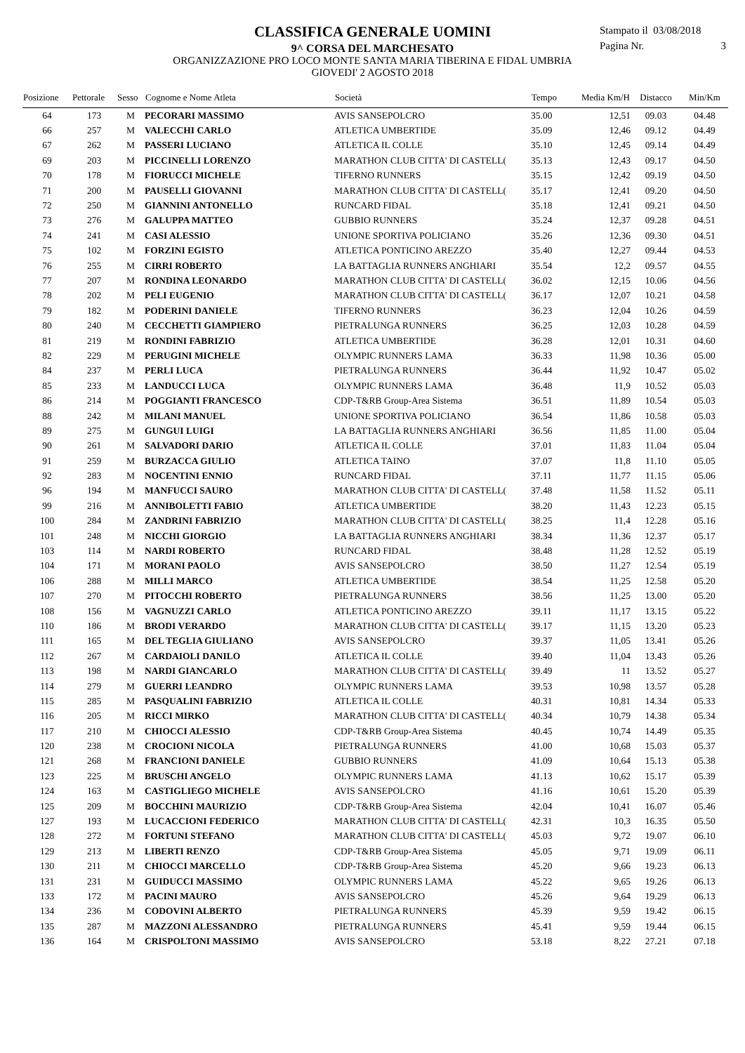CLASSIFICA GENERALE UOMINI
9^ CORSA DEL MARCHESATO
ORGANIZZAZIONE PRO LOCO MONTE SANTA MARIA TIBERINA E FIDAL UMBRIA
GIOVEDI' 2 AGOSTO 2018
Stampato il 03/08/2018
Pagina Nr. 3
| Posizione | Pettorale | Sesso | Cognome e Nome Atleta | Società | Tempo | Media Km/H | Distacco | Min/Km |
| --- | --- | --- | --- | --- | --- | --- | --- | --- |
| 64 | 173 | M | PECORARI MASSIMO | AVIS SANSEPOLCRO | 35.00 | 12,51 | 09.03 | 04.48 |
| 66 | 257 | M | VALECCHI CARLO | ATLETICA UMBERTIDE | 35.09 | 12,46 | 09.12 | 04.49 |
| 67 | 262 | M | PASSERI LUCIANO | ATLETICA IL COLLE | 35.10 | 12,45 | 09.14 | 04.49 |
| 69 | 203 | M | PICCINELLI LORENZO | MARATHON CLUB CITTA' DI CASTELL( | 35.13 | 12,43 | 09.17 | 04.50 |
| 70 | 178 | M | FIORUCCI MICHELE | TIFERNO RUNNERS | 35.15 | 12,42 | 09.19 | 04.50 |
| 71 | 200 | M | PAUSELLI GIOVANNI | MARATHON CLUB CITTA' DI CASTELL( | 35.17 | 12,41 | 09.20 | 04.50 |
| 72 | 250 | M | GIANNINI ANTONELLO | RUNCARD FIDAL | 35.18 | 12,41 | 09.21 | 04.50 |
| 73 | 276 | M | GALUPPA MATTEO | GUBBIO RUNNERS | 35.24 | 12,37 | 09.28 | 04.51 |
| 74 | 241 | M | CASI ALESSIO | UNIONE SPORTIVA POLICIANO | 35.26 | 12,36 | 09.30 | 04.51 |
| 75 | 102 | M | FORZINI EGISTO | ATLETICA PONTICINO AREZZO | 35.40 | 12,27 | 09.44 | 04.53 |
| 76 | 255 | M | CIRRI ROBERTO | LA BATTAGLIA RUNNERS ANGHIARI | 35.54 | 12,2 | 09.57 | 04.55 |
| 77 | 207 | M | RONDINA LEONARDO | MARATHON CLUB CITTA' DI CASTELL( | 36.02 | 12,15 | 10.06 | 04.56 |
| 78 | 202 | M | PELI EUGENIO | MARATHON CLUB CITTA' DI CASTELL( | 36.17 | 12,07 | 10.21 | 04.58 |
| 79 | 182 | M | PODERINI DANIELE | TIFERNO RUNNERS | 36.23 | 12,04 | 10.26 | 04.59 |
| 80 | 240 | M | CECCHETTI GIAMPIERO | PIETRALUNGA RUNNERS | 36.25 | 12,03 | 10.28 | 04.59 |
| 81 | 219 | M | RONDINI FABRIZIO | ATLETICA UMBERTIDE | 36.28 | 12,01 | 10.31 | 04.60 |
| 82 | 229 | M | PERUGINI MICHELE | OLYMPIC RUNNERS LAMA | 36.33 | 11,98 | 10.36 | 05.00 |
| 84 | 237 | M | PERLI LUCA | PIETRALUNGA RUNNERS | 36.44 | 11,92 | 10.47 | 05.02 |
| 85 | 233 | M | LANDUCCI LUCA | OLYMPIC RUNNERS LAMA | 36.48 | 11,9 | 10.52 | 05.03 |
| 86 | 214 | M | POGGIANTI FRANCESCO | CDP-T&RB Group-Area Sistema | 36.51 | 11,89 | 10.54 | 05.03 |
| 88 | 242 | M | MILANI MANUEL | UNIONE SPORTIVA POLICIANO | 36.54 | 11,86 | 10.58 | 05.03 |
| 89 | 275 | M | GUNGUI LUIGI | LA BATTAGLIA RUNNERS ANGHIARI | 36.56 | 11,85 | 11.00 | 05.04 |
| 90 | 261 | M | SALVADORI DARIO | ATLETICA IL COLLE | 37.01 | 11,83 | 11.04 | 05.04 |
| 91 | 259 | M | BURZACCA GIULIO | ATLETICA TAINO | 37.07 | 11,8 | 11.10 | 05.05 |
| 92 | 283 | M | NOCENTINI ENNIO | RUNCARD FIDAL | 37.11 | 11,77 | 11.15 | 05.06 |
| 96 | 194 | M | MANFUCCI SAURO | MARATHON CLUB CITTA' DI CASTELL( | 37.48 | 11,58 | 11.52 | 05.11 |
| 99 | 216 | M | ANNIBOLETTI FABIO | ATLETICA UMBERTIDE | 38.20 | 11,43 | 12.23 | 05.15 |
| 100 | 284 | M | ZANDRINI FABRIZIO | MARATHON CLUB CITTA' DI CASTELL( | 38.25 | 11,4 | 12.28 | 05.16 |
| 101 | 248 | M | NICCHI GIORGIO | LA BATTAGLIA RUNNERS ANGHIARI | 38.34 | 11,36 | 12.37 | 05.17 |
| 103 | 114 | M | NARDI ROBERTO | RUNCARD FIDAL | 38.48 | 11,28 | 12.52 | 05.19 |
| 104 | 171 | M | MORANI PAOLO | AVIS SANSEPOLCRO | 38.50 | 11,27 | 12.54 | 05.19 |
| 106 | 288 | M | MILLI MARCO | ATLETICA UMBERTIDE | 38.54 | 11,25 | 12.58 | 05.20 |
| 107 | 270 | M | PITOCCHI ROBERTO | PIETRALUNGA RUNNERS | 38.56 | 11,25 | 13.00 | 05.20 |
| 108 | 156 | M | VAGNUZZI CARLO | ATLETICA PONTICINO AREZZO | 39.11 | 11,17 | 13.15 | 05.22 |
| 110 | 186 | M | BRODI VERARDO | MARATHON CLUB CITTA' DI CASTELL( | 39.17 | 11,15 | 13.20 | 05.23 |
| 111 | 165 | M | DEL TEGLIA GIULIANO | AVIS SANSEPOLCRO | 39.37 | 11,05 | 13.41 | 05.26 |
| 112 | 267 | M | CARDAIOLI DANILO | ATLETICA IL COLLE | 39.40 | 11,04 | 13.43 | 05.26 |
| 113 | 198 | M | NARDI GIANCARLO | MARATHON CLUB CITTA' DI CASTELL( | 39.49 | 11 | 13.52 | 05.27 |
| 114 | 279 | M | GUERRI LEANDRO | OLYMPIC RUNNERS LAMA | 39.53 | 10,98 | 13.57 | 05.28 |
| 115 | 285 | M | PASQUALINI FABRIZIO | ATLETICA IL COLLE | 40.31 | 10,81 | 14.34 | 05.33 |
| 116 | 205 | M | RICCI MIRKO | MARATHON CLUB CITTA' DI CASTELL( | 40.34 | 10,79 | 14.38 | 05.34 |
| 117 | 210 | M | CHIOCCI ALESSIO | CDP-T&RB Group-Area Sistema | 40.45 | 10,74 | 14.49 | 05.35 |
| 120 | 238 | M | CROCIONI NICOLA | PIETRALUNGA RUNNERS | 41.00 | 10,68 | 15.03 | 05.37 |
| 121 | 268 | M | FRANCIONI DANIELE | GUBBIO RUNNERS | 41.09 | 10,64 | 15.13 | 05.38 |
| 123 | 225 | M | BRUSCHI ANGELO | OLYMPIC RUNNERS LAMA | 41.13 | 10,62 | 15.17 | 05.39 |
| 124 | 163 | M | CASTIGLIEGO MICHELE | AVIS SANSEPOLCRO | 41.16 | 10,61 | 15.20 | 05.39 |
| 125 | 209 | M | BOCCHINI MAURIZIO | CDP-T&RB Group-Area Sistema | 42.04 | 10,41 | 16.07 | 05.46 |
| 127 | 193 | M | LUCACCIONI FEDERICO | MARATHON CLUB CITTA' DI CASTELL( | 42.31 | 10,3 | 16.35 | 05.50 |
| 128 | 272 | M | FORTUNI STEFANO | MARATHON CLUB CITTA' DI CASTELL( | 45.03 | 9,72 | 19.07 | 06.10 |
| 129 | 213 | M | LIBERTI RENZO | CDP-T&RB Group-Area Sistema | 45.05 | 9,71 | 19.09 | 06.11 |
| 130 | 211 | M | CHIOCCI MARCELLO | CDP-T&RB Group-Area Sistema | 45.20 | 9,66 | 19.23 | 06.13 |
| 131 | 231 | M | GUIDUCCI MASSIMO | OLYMPIC RUNNERS LAMA | 45.22 | 9,65 | 19.26 | 06.13 |
| 133 | 172 | M | PACINI MAURO | AVIS SANSEPOLCRO | 45.26 | 9,64 | 19.29 | 06.13 |
| 134 | 236 | M | CODOVINI ALBERTO | PIETRALUNGA RUNNERS | 45.39 | 9,59 | 19.42 | 06.15 |
| 135 | 287 | M | MAZZONI ALESSANDRO | PIETRALUNGA RUNNERS | 45.41 | 9,59 | 19.44 | 06.15 |
| 136 | 164 | M | CRISPOLTONI MASSIMO | AVIS SANSEPOLCRO | 53.18 | 8,22 | 27.21 | 07.18 |